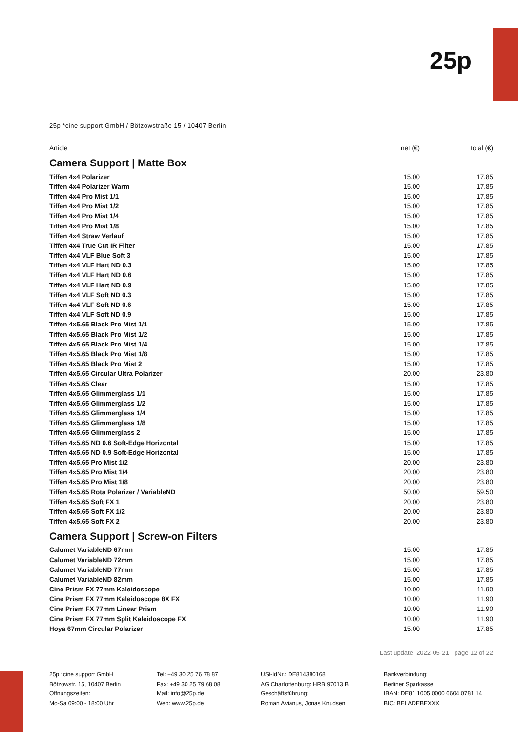25p
25p *cine support GmbH / Bötzowstraße 15 / 10407 Berlin
| Article | net (€) | total (€) |
| --- | --- | --- |
Camera Support | Matte Box
| Tiffen 4x4 Polarizer | 15.00 | 17.85 |
| Tiffen 4x4 Polarizer Warm | 15.00 | 17.85 |
| Tiffen 4x4 Pro Mist 1/1 | 15.00 | 17.85 |
| Tiffen 4x4 Pro Mist 1/2 | 15.00 | 17.85 |
| Tiffen 4x4 Pro Mist 1/4 | 15.00 | 17.85 |
| Tiffen 4x4 Pro Mist 1/8 | 15.00 | 17.85 |
| Tiffen 4x4 Straw Verlauf | 15.00 | 17.85 |
| Tiffen 4x4 True Cut IR Filter | 15.00 | 17.85 |
| Tiffen 4x4 VLF Blue Soft 3 | 15.00 | 17.85 |
| Tiffen 4x4 VLF Hart ND 0.3 | 15.00 | 17.85 |
| Tiffen 4x4 VLF Hart ND 0.6 | 15.00 | 17.85 |
| Tiffen 4x4 VLF Hart ND 0.9 | 15.00 | 17.85 |
| Tiffen 4x4 VLF Soft ND 0.3 | 15.00 | 17.85 |
| Tiffen 4x4 VLF Soft ND 0.6 | 15.00 | 17.85 |
| Tiffen 4x4 VLF Soft ND 0.9 | 15.00 | 17.85 |
| Tiffen 4x5.65 Black Pro Mist 1/1 | 15.00 | 17.85 |
| Tiffen 4x5.65 Black Pro Mist 1/2 | 15.00 | 17.85 |
| Tiffen 4x5.65 Black Pro Mist 1/4 | 15.00 | 17.85 |
| Tiffen 4x5.65 Black Pro Mist 1/8 | 15.00 | 17.85 |
| Tiffen 4x5.65 Black Pro Mist 2 | 15.00 | 17.85 |
| Tiffen 4x5.65 Circular Ultra Polarizer | 20.00 | 23.80 |
| Tiffen 4x5.65 Clear | 15.00 | 17.85 |
| Tiffen 4x5.65 Glimmerglass 1/1 | 15.00 | 17.85 |
| Tiffen 4x5.65 Glimmerglass 1/2 | 15.00 | 17.85 |
| Tiffen 4x5.65 Glimmerglass 1/4 | 15.00 | 17.85 |
| Tiffen 4x5.65 Glimmerglass 1/8 | 15.00 | 17.85 |
| Tiffen 4x5.65 Glimmerglass 2 | 15.00 | 17.85 |
| Tiffen 4x5.65 ND 0.6 Soft-Edge Horizontal | 15.00 | 17.85 |
| Tiffen 4x5.65 ND 0.9 Soft-Edge Horizontal | 15.00 | 17.85 |
| Tiffen 4x5.65 Pro Mist 1/2 | 20.00 | 23.80 |
| Tiffen 4x5.65 Pro Mist 1/4 | 20.00 | 23.80 |
| Tiffen 4x5.65 Pro Mist 1/8 | 20.00 | 23.80 |
| Tiffen 4x5.65 Rota Polarizer / VariableND | 50.00 | 59.50 |
| Tiffen 4x5.65 Soft FX 1 | 20.00 | 23.80 |
| Tiffen 4x5.65 Soft FX 1/2 | 20.00 | 23.80 |
| Tiffen 4x5.65 Soft FX 2 | 20.00 | 23.80 |
Camera Support | Screw-on Filters
| Calumet VariableND 67mm | 15.00 | 17.85 |
| Calumet VariableND 72mm | 15.00 | 17.85 |
| Calumet VariableND 77mm | 15.00 | 17.85 |
| Calumet VariableND 82mm | 15.00 | 17.85 |
| Cine Prism FX 77mm Kaleidoscope | 10.00 | 11.90 |
| Cine Prism FX 77mm Kaleidoscope 8X FX | 10.00 | 11.90 |
| Cine Prism FX 77mm Linear Prism | 10.00 | 11.90 |
| Cine Prism FX 77mm Split Kaleidoscope FX | 10.00 | 11.90 |
| Hoya 67mm Circular Polarizer | 15.00 | 17.85 |
Last update: 2022-05-21 page 12 of 22
25p *cine support GmbH
Bötzowstr. 15, 10407 Berlin
Öffnungszeiten:
Mo-Sa 09:00 - 18:00 Uhr
Tel: +49 30 25 76 78 87
Fax: +49 30 25 79 68 08
Mail: info@25p.de
Web: www.25p.de
USt-IdNr.: DE814380168
AG Charlottenburg: HRB 97013 B
Geschäftsführung:
Roman Avianus, Jonas Knudsen
Bankverbindung:
Berliner Sparkasse
IBAN: DE81 1005 0000 6604 0781 14
BIC: BELADEBEXXX